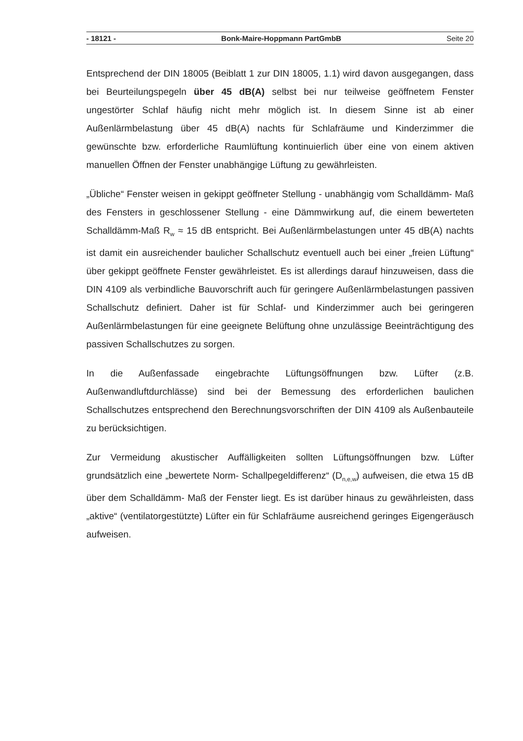- 18121 - Bonk-Maire-Hoppmann PartGmbB Seite 20
Entsprechend der DIN 18005 (Beiblatt 1 zur DIN 18005, 1.1) wird davon ausgegangen, dass bei Beurteilungspegeln über 45 dB(A) selbst bei nur teilweise geöffnetem Fenster ungestörter Schlaf häufig nicht mehr möglich ist. In diesem Sinne ist ab einer Außenlärmbelastung über 45 dB(A) nachts für Schlafräume und Kinderzimmer die gewünschte bzw. erforderliche Raumlüftung kontinuierlich über eine von einem aktiven manuellen Öffnen der Fenster unabhängige Lüftung zu gewährleisten.
„Übliche“ Fenster weisen in gekippt geöffneter Stellung - unabhängig vom Schalldämm- Maß des Fensters in geschlossener Stellung - eine Dämmwirkung auf, die einem bewerteten Schalldämm-Maß R<sub>w</sub> ≈ 15 dB entspricht. Bei Außenlärmbelastungen unter 45 dB(A) nachts ist damit ein ausreichender baulicher Schallschutz eventuell auch bei einer „freien Lüftung“ über gekippt geöffnete Fenster gewährleistet. Es ist allerdings darauf hinzuweisen, dass die DIN 4109 als verbindliche Bauvorschrift auch für geringere Außenlärmbelastungen passiven Schallschutz definiert. Daher ist für Schlaf- und Kinderzimmer auch bei geringeren Außenlärmbelastungen für eine geeignete Belüftung ohne unzulässige Beeinträchtigung des passiven Schallschutzes zu sorgen.
In die Außenfassade eingebrachte Lüftungsöffnungen bzw. Lüfter (z.B. Außenwandluftdurchlässe) sind bei der Bemessung des erforderlichen baulichen Schallschutzes entsprechend den Berechnungsvorschriften der DIN 4109 als Außenbauteile zu berücksichtigen.
Zur Vermeidung akustischer Auffälligkeiten sollten Lüftungsöffnungen bzw. Lüfter grundsätzlich eine „bewertete Norm- Schallpegeldifferenz“ (D<sub>n,e,w</sub>) aufweisen, die etwa 15 dB über dem Schalldämm- Maß der Fenster liegt. Es ist darüber hinaus zu gewährleisten, dass „aktive“ (ventilatorgestützte) Lüfter ein für Schlafräume ausreichend geringes Eigengeräusch aufweisen.